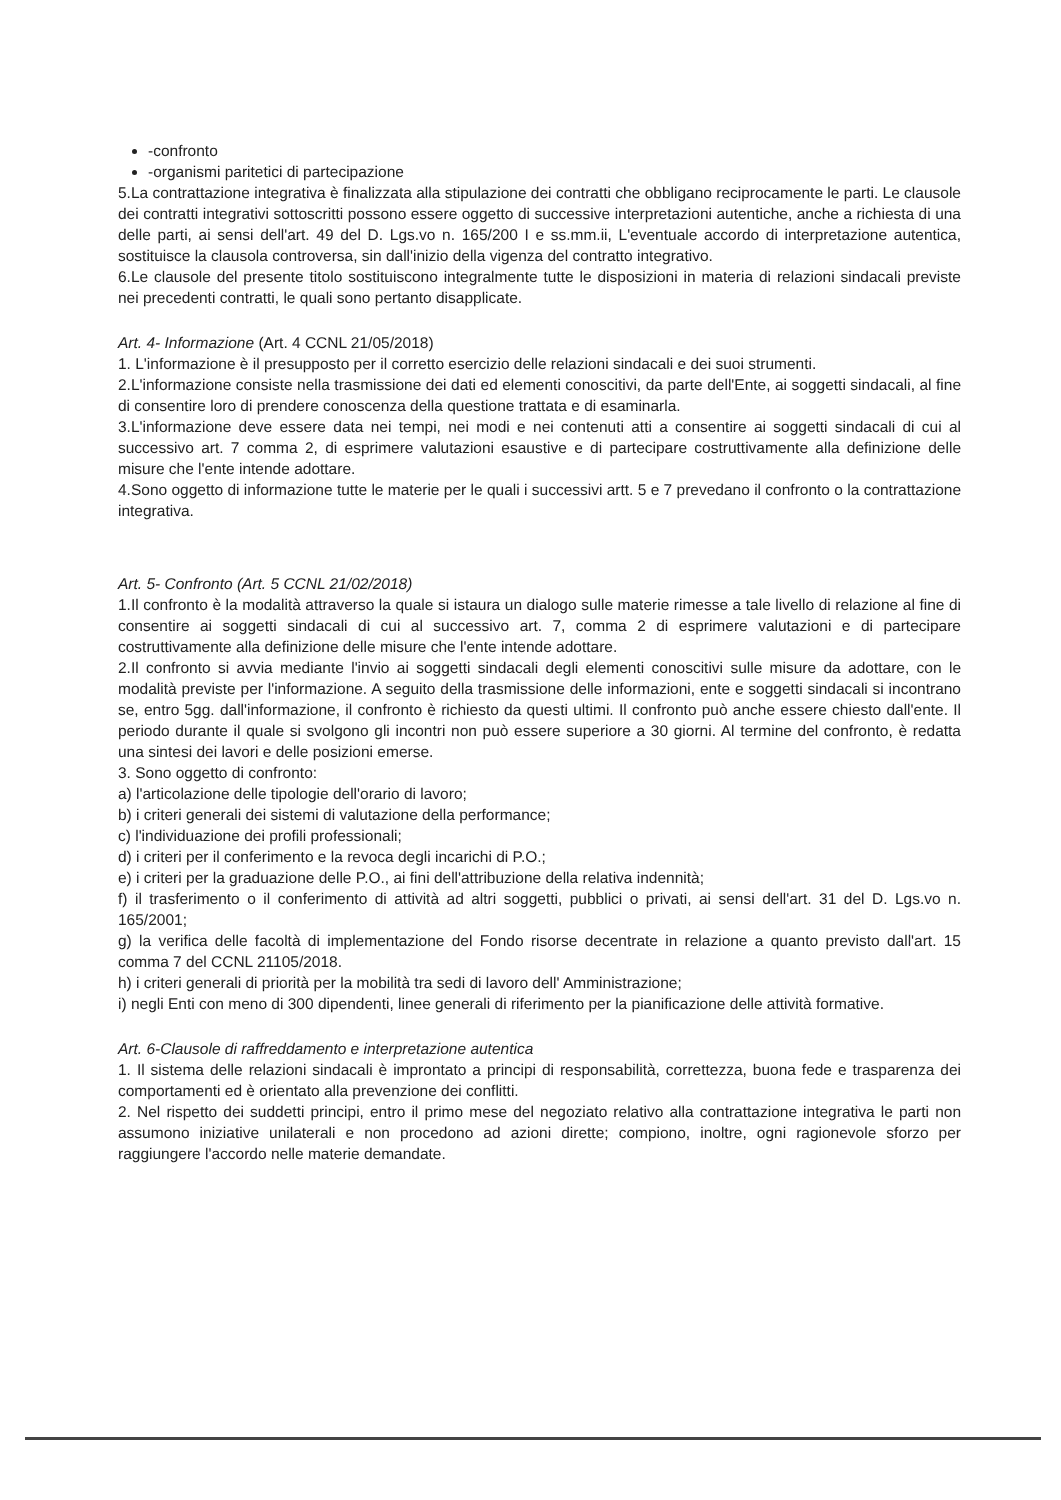-confronto
-organismi paritetici di partecipazione
5.La contrattazione integrativa è finalizzata alla stipulazione dei contratti che obbligano reciprocamente le parti. Le clausole dei contratti integrativi sottoscritti possono essere oggetto di successive interpretazioni autentiche, anche a richiesta di una delle parti, ai sensi dell'art. 49 del D. Lgs.vo n. 165/200 I e ss.mm.ii, L'eventuale accordo di interpretazione autentica, sostituisce la clausola controversa, sin dall'inizio della vigenza del contratto integrativo.
6.Le clausole del presente titolo sostituiscono integralmente tutte le disposizioni in materia di relazioni sindacali previste nei precedenti contratti, le quali sono pertanto disapplicate.
Art. 4- Informazione (Art. 4 CCNL 21/05/2018)
1. L'informazione è il presupposto per il corretto esercizio delle relazioni sindacali e dei suoi strumenti.
2.L'informazione consiste nella trasmissione dei dati ed elementi conoscitivi, da parte dell'Ente, ai soggetti sindacali, al fine di consentire loro di prendere conoscenza della questione trattata e di esaminarla.
3.L'informazione deve essere data nei tempi, nei modi e nei contenuti atti a consentire ai soggetti sindacali di cui al successivo art. 7 comma 2, di esprimere valutazioni esaustive e di partecipare costruttivamente alla definizione delle misure che l'ente intende adottare.
4.Sono oggetto di informazione tutte le materie per le quali i successivi artt. 5 e 7 prevedano il confronto o la contrattazione integrativa.
Art. 5- Confronto (Art. 5 CCNL 21/02/2018)
1.Il confronto è la modalità attraverso la quale si istaura un dialogo sulle materie rimesse a tale livello di relazione al fine di consentire ai soggetti sindacali di cui al successivo art. 7, comma 2 di esprimere valutazioni e di partecipare costruttivamente alla definizione delle misure che l'ente intende adottare.
2.Il confronto si avvia mediante l'invio ai soggetti sindacali degli elementi conoscitivi sulle misure da adottare, con le modalità previste per l'informazione. A seguito della trasmissione delle informazioni, ente e soggetti sindacali si incontrano se, entro 5gg. dall'informazione, il confronto è richiesto da questi ultimi. Il confronto può anche essere chiesto dall'ente. Il periodo durante il quale si svolgono gli incontri non può essere superiore a 30 giorni. Al termine del confronto, è redatta una sintesi dei lavori e delle posizioni emerse.
3. Sono oggetto di confronto:
a) l'articolazione delle tipologie dell'orario di lavoro;
b) i criteri generali dei sistemi di valutazione della performance;
c) l'individuazione dei profili professionali;
d) i criteri per il conferimento e la revoca degli incarichi di P.O.;
e) i criteri per la graduazione delle P.O., ai fini dell'attribuzione della relativa indennità;
f) il trasferimento o il conferimento di attività ad altri soggetti, pubblici o privati, ai sensi dell'art. 31 del D. Lgs.vo n. 165/2001;
g) la verifica delle facoltà di implementazione del Fondo risorse decentrate in relazione a quanto previsto dall'art. 15 comma 7 del CCNL 21105/2018.
h) i criteri generali di priorità per la mobilità tra sedi di lavoro dell' Amministrazione;
i) negli Enti con meno di 300 dipendenti, linee generali di riferimento per la pianificazione delle attività formative.
Art. 6-Clausole di raffreddamento e interpretazione autentica
1. Il sistema delle relazioni sindacali è improntato a principi di responsabilità, correttezza, buona fede e trasparenza dei comportamenti ed è orientato alla prevenzione dei conflitti.
2. Nel rispetto dei suddetti principi, entro il primo mese del negoziato relativo alla contrattazione integrativa le parti non assumono iniziative unilaterali e non procedono ad azioni dirette; compiono, inoltre, ogni ragionevole sforzo per raggiungere l'accordo nelle materie demandate.